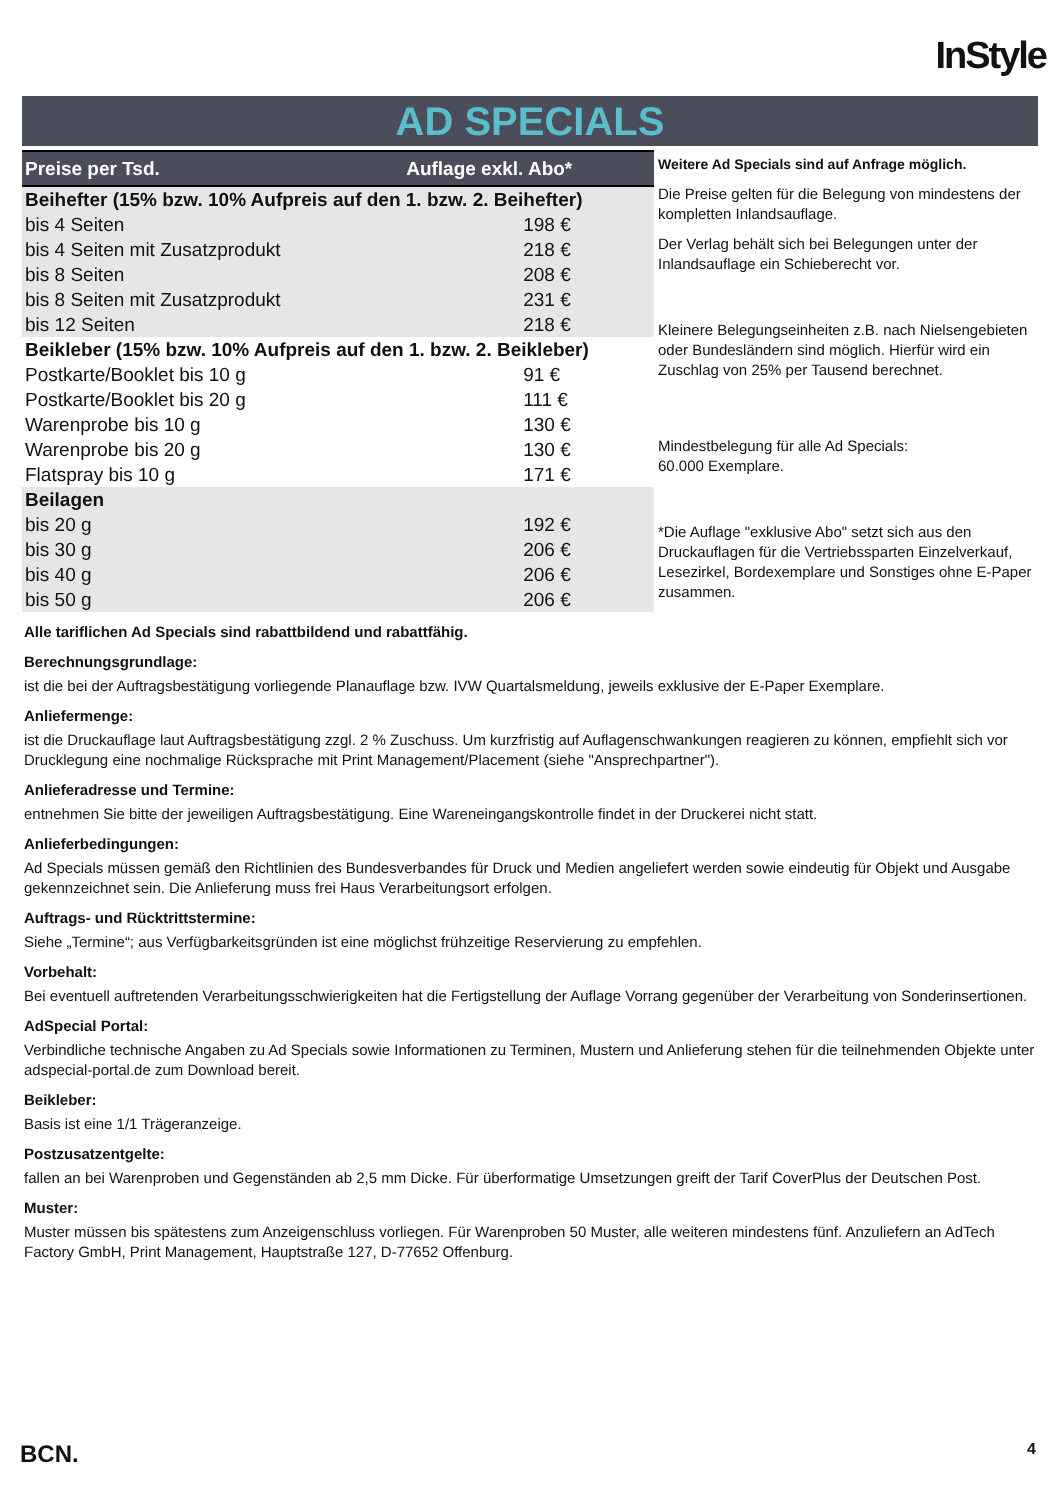InStyle
AD SPECIALS
| Preise per Tsd. | Auflage exkl. Abo* |
| --- | --- |
| Beihefter (15% bzw. 10% Aufpreis auf den 1. bzw. 2. Beihefter) | |
| bis 4 Seiten | 198 € |
| bis 4 Seiten mit Zusatzprodukt | 218 € |
| bis 8 Seiten | 208 € |
| bis 8 Seiten mit Zusatzprodukt | 231 € |
| bis 12 Seiten | 218 € |
| Beikleber (15% bzw. 10% Aufpreis auf den 1. bzw. 2. Beikleber) | |
| Postkarte/Booklet bis 10 g | 91 € |
| Postkarte/Booklet bis 20 g | 111 € |
| Warenprobe bis 10 g | 130 € |
| Warenprobe bis 20 g | 130 € |
| Flatspray bis 10 g | 171 € |
| Beilagen | |
| bis 20 g | 192 € |
| bis 30 g | 206 € |
| bis 40 g | 206 € |
| bis 50 g | 206 € |
Weitere Ad Specials sind auf Anfrage möglich.
Die Preise gelten für die Belegung von mindestens der kompletten Inlandsauflage.
Der Verlag behält sich bei Belegungen unter der Inlandsauflage ein Schieberecht vor.
Kleinere Belegungseinheiten z.B. nach Nielsengebieten oder Bundesländern sind möglich. Hierfür wird ein Zuschlag von 25% per Tausend berechnet.
Mindestbelegung für alle Ad Specials:
60.000 Exemplare.
*Die Auflage "exklusive Abo" setzt sich aus den Druckauflagen für die Vertriebssparten Einzelverkauf, Lesezirkel, Bordexemplare und Sonstiges ohne E-Paper zusammen.
Alle tariflichen Ad Specials sind rabattbildend und rabattfähig.
Berechnungsgrundlage:
ist die bei der Auftragsbestätigung vorliegende Planauflage bzw. IVW Quartalsmeldung, jeweils exklusive der E-Paper Exemplare.
Anliefermenge:
ist die Druckauflage laut Auftragsbestätigung zzgl. 2 % Zuschuss. Um kurzfristig auf Auflagenschwankungen reagieren zu können, empfiehlt sich vor Drucklegung eine nochmalige Rücksprache mit Print Management/Placement (siehe "Ansprechpartner").
Anlieferadresse und Termine:
entnehmen Sie bitte der jeweiligen Auftragsbestätigung. Eine Wareneingangskontrolle findet in der Druckerei nicht statt.
Anlieferbedingungen:
Ad Specials müssen gemäß den Richtlinien des Bundesverbandes für Druck und Medien angeliefert werden sowie eindeutig für Objekt und Ausgabe gekennzeichnet sein. Die Anlieferung muss frei Haus Verarbeitungsort erfolgen.
Auftrags- und Rücktrittstermine:
Siehe „Termine“; aus Verfügbarkeitsgründen ist eine möglichst frühzeitige Reservierung zu empfehlen.
Vorbehalt:
Bei eventuell auftretenden Verarbeitungsschwierigkeiten hat die Fertigstellung der Auflage Vorrang gegenüber der Verarbeitung von Sonderinsertionen.
AdSpecial Portal:
Verbindliche technische Angaben zu Ad Specials sowie Informationen zu Terminen, Mustern und Anlieferung stehen für die teilnehmenden Objekte unter adspecial-portal.de zum Download bereit.
Beikleber:
Basis ist eine 1/1 Trägeranzeige.
Postzusatzentgelte:
fallen an bei Warenproben und Gegenständen ab 2,5 mm Dicke. Für überformatige Umsetzungen greift der Tarif CoverPlus der Deutschen Post.
Muster:
Muster müssen bis spätestens zum Anzeigenschluss vorliegen. Für Warenproben 50 Muster, alle weiteren mindestens fünf. Anzuliefern an AdTech Factory GmbH, Print Management, Hauptstraße 127, D-77652 Offenburg.
BCN. 4